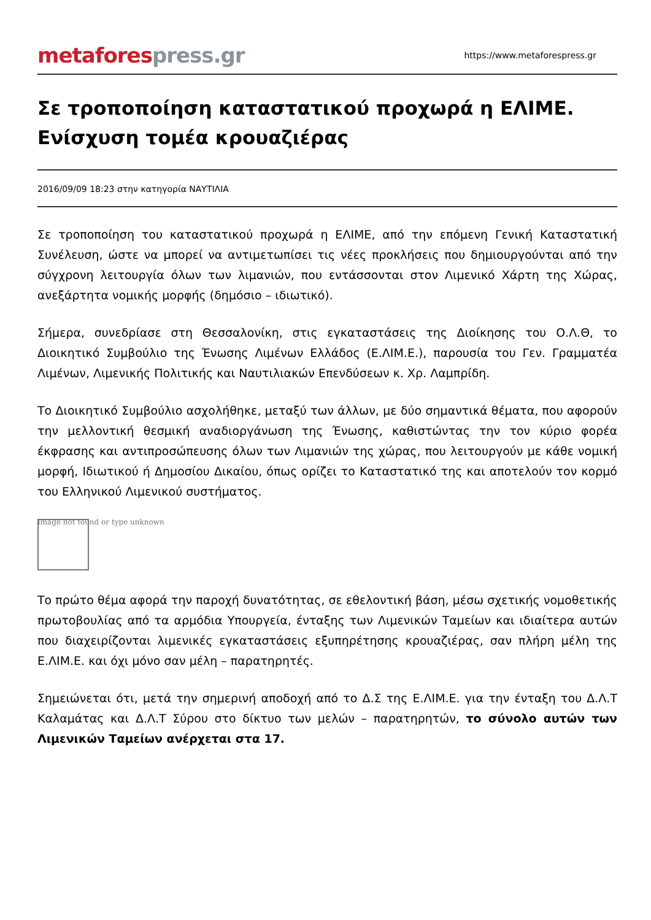metafores press.gr
https://www.metaforespress.gr
Σε τροποποίηση καταστατικού προχωρά η ΕΛΙΜΕ. Ενίσχυση τομέα κρουαζιέρας
2016/09/09 18:23 στην κατηγορία ΝΑΥΤΙΛΙΑ
Σε τροποποίηση του καταστατικού προχωρά η ΕΛΙΜΕ, από την επόμενη Γενική Καταστατική Συνέλευση, ώστε να μπορεί να αντιμετωπίσει τις νέες προκλήσεις που δημιουργούνται από την σύγχρονη λειτουργία όλων των λιμανιών, που εντάσσονται στον Λιμενικό Χάρτη της Χώρας, ανεξάρτητα νομικής μορφής (δημόσιο – ιδιωτικό).
Σήμερα, συνεδρίασε στη Θεσσαλονίκη, στις εγκαταστάσεις της Διοίκησης του Ο.Λ.Θ, το Διοικητικό Συμβούλιο της Ένωσης Λιμένων Ελλάδος (Ε.ΛΙΜ.Ε.), παρουσία του Γεν. Γραμματέα Λιμένων, Λιμενικής Πολιτικής και Ναυτιλιακών Επενδύσεων κ. Χρ. Λαμπρίδη.
Το Διοικητικό Συμβούλιο ασχολήθηκε, μεταξύ των άλλων, με δύο σημαντικά θέματα, που αφορούν την μελλοντική θεσμική αναδιοργάνωση της Ένωσης, καθιστώντας την τον κύριο φορέα έκφρασης και αντιπροσώπευσης όλων των Λιμανιών της χώρας, που λειτουργούν με κάθε νομική μορφή, Ιδιωτικού ή Δημοσίου Δικαίου, όπως ορίζει το Καταστατικό της και αποτελούν τον κορμό του Ελληνικού Λιμενικού συστήματος.
Image not found or type unknown
Το πρώτο θέμα αφορά την παροχή δυνατότητας, σε εθελοντική βάση, μέσω σχετικής νομοθετικής πρωτοβουλίας από τα αρμόδια Υπουργεία, ένταξης των Λιμενικών Ταμείων και ιδιαίτερα αυτών που διαχειρίζονται λιμενικές εγκαταστάσεις εξυπηρέτησης κρουαζιέρας, σαν πλήρη μέλη της Ε.ΛΙΜ.Ε. και όχι μόνο σαν μέλη – παρατηρητές.
Σημειώνεται ότι, μετά την σημερινή αποδοχή από το Δ.Σ της Ε.ΛΙΜ.Ε. για την ένταξη του Δ.Λ.Τ Καλαμάτας και Δ.Λ.Τ Σύρου στο δίκτυο των μελών – παρατηρητών, το σύνολο αυτών των Λιμενικών Ταμείων ανέρχεται στα 17.